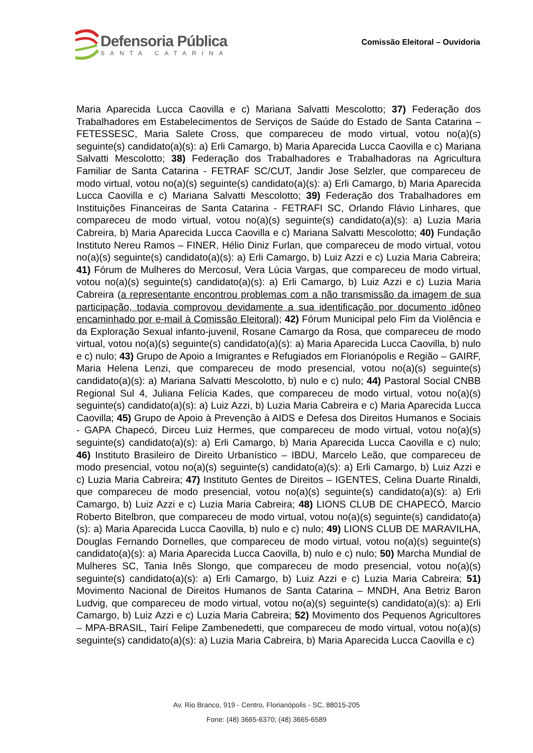Defensoria Pública
SANTA CATARINA
Comissão Eleitoral – Ouvidoria
Maria Aparecida Lucca Caovilla e c) Mariana Salvatti Mescolotto; 37) Federação dos Trabalhadores em Estabelecimentos de Serviços de Saúde do Estado de Santa Catarina – FETESSESC, Maria Salete Cross, que compareceu de modo virtual, votou no(a)(s) seguinte(s) candidato(a)(s): a) Erli Camargo, b) Maria Aparecida Lucca Caovilla e c) Mariana Salvatti Mescolotto; 38) Federação dos Trabalhadores e Trabalhadoras na Agricultura Familiar de Santa Catarina - FETRAF SC/CUT, Jandir Jose Selzler, que compareceu de modo virtual, votou no(a)(s) seguinte(s) candidato(a)(s): a) Erli Camargo, b) Maria Aparecida Lucca Caovilla e c) Mariana Salvatti Mescolotto; 39) Federação dos Trabalhadores em Instituições Financeiras de Santa Catarina - FETRAFI SC, Orlando Flávio Linhares, que compareceu de modo virtual, votou no(a)(s) seguinte(s) candidato(a)(s): a) Luzia Maria Cabreira, b) Maria Aparecida Lucca Caovilla e c) Mariana Salvatti Mescolotto; 40) Fundação Instituto Nereu Ramos – FINER, Hélio Diniz Furlan, que compareceu de modo virtual, votou no(a)(s) seguinte(s) candidato(a)(s): a) Erli Camargo, b) Luiz Azzi e c) Luzia Maria Cabreira; 41) Fórum de Mulheres do Mercosul, Vera Lúcia Vargas, que compareceu de modo virtual, votou no(a)(s) seguinte(s) candidato(a)(s): a) Erli Camargo, b) Luiz Azzi e c) Luzia Maria Cabreira (a representante encontrou problemas com a não transmissão da imagem de sua participação, todavia comprovou devidamente a sua identificação por documento idôneo encaminhado por e-mail à Comissão Eleitoral); 42) Fórum Municipal pelo Fim da Violência e da Exploração Sexual infanto-juvenil, Rosane Camargo da Rosa, que compareceu de modo virtual, votou no(a)(s) seguinte(s) candidato(a)(s): a) Maria Aparecida Lucca Caovilla, b) nulo e c) nulo; 43) Grupo de Apoio a Imigrantes e Refugiados em Florianópolis e Região – GAIRF, Maria Helena Lenzi, que compareceu de modo presencial, votou no(a)(s) seguinte(s) candidato(a)(s): a) Mariana Salvatti Mescolotto, b) nulo e c) nulo; 44) Pastoral Social CNBB Regional Sul 4, Juliana Felícia Kades, que compareceu de modo virtual, votou no(a)(s) seguinte(s) candidato(a)(s): a) Luiz Azzi, b) Luzia Maria Cabreira e c) Maria Aparecida Lucca Caovilla; 45) Grupo de Apoio à Prevenção à AIDS e Defesa dos Direitos Humanos e Sociais - GAPA Chapecó, Dirceu Luiz Hermes, que compareceu de modo virtual, votou no(a)(s) seguinte(s) candidato(a)(s): a) Erli Camargo, b) Maria Aparecida Lucca Caovilla e c) nulo; 46) Instituto Brasileiro de Direito Urbanístico – IBDU, Marcelo Leão, que compareceu de modo presencial, votou no(a)(s) seguinte(s) candidato(a)(s): a) Erli Camargo, b) Luiz Azzi e c) Luzia Maria Cabreira; 47) Instituto Gentes de Direitos – IGENTES, Celina Duarte Rinaldi, que compareceu de modo presencial, votou no(a)(s) seguinte(s) candidato(a)(s): a) Erli Camargo, b) Luiz Azzi e c) Luzia Maria Cabreira; 48) LIONS CLUB DE CHAPECÓ, Marcio Roberto Bitelbron, que compareceu de modo virtual, votou no(a)(s) seguinte(s) candidato(a)(s): a) Maria Aparecida Lucca Caovilla, b) nulo e c) nulo; 49) LIONS CLUB DE MARAVILHA, Douglas Fernando Dornelles, que compareceu de modo virtual, votou no(a)(s) seguinte(s) candidato(a)(s): a) Maria Aparecida Lucca Caovilla, b) nulo e c) nulo; 50) Marcha Mundial de Mulheres SC, Tania Inês Slongo, que compareceu de modo presencial, votou no(a)(s) seguinte(s) candidato(a)(s): a) Erli Camargo, b) Luiz Azzi e c) Luzia Maria Cabreira; 51) Movimento Nacional de Direitos Humanos de Santa Catarina – MNDH, Ana Betriz Baron Ludvig, que compareceu de modo virtual, votou no(a)(s) seguinte(s) candidato(a)(s): a) Erli Camargo, b) Luiz Azzi e c) Luzia Maria Cabreira; 52) Movimento dos Pequenos Agricultores – MPA-BRASIL, Tairí Felipe Zambenedetti, que compareceu de modo virtual, votou no(a)(s) seguinte(s) candidato(a)(s): a) Luzia Maria Cabreira, b) Maria Aparecida Lucca Caovilla e c)
Av. Rio Branco, 919 - Centro, Florianópolis - SC, 88015-205
Fone: (48) 3665-6370; (48) 3665-6589